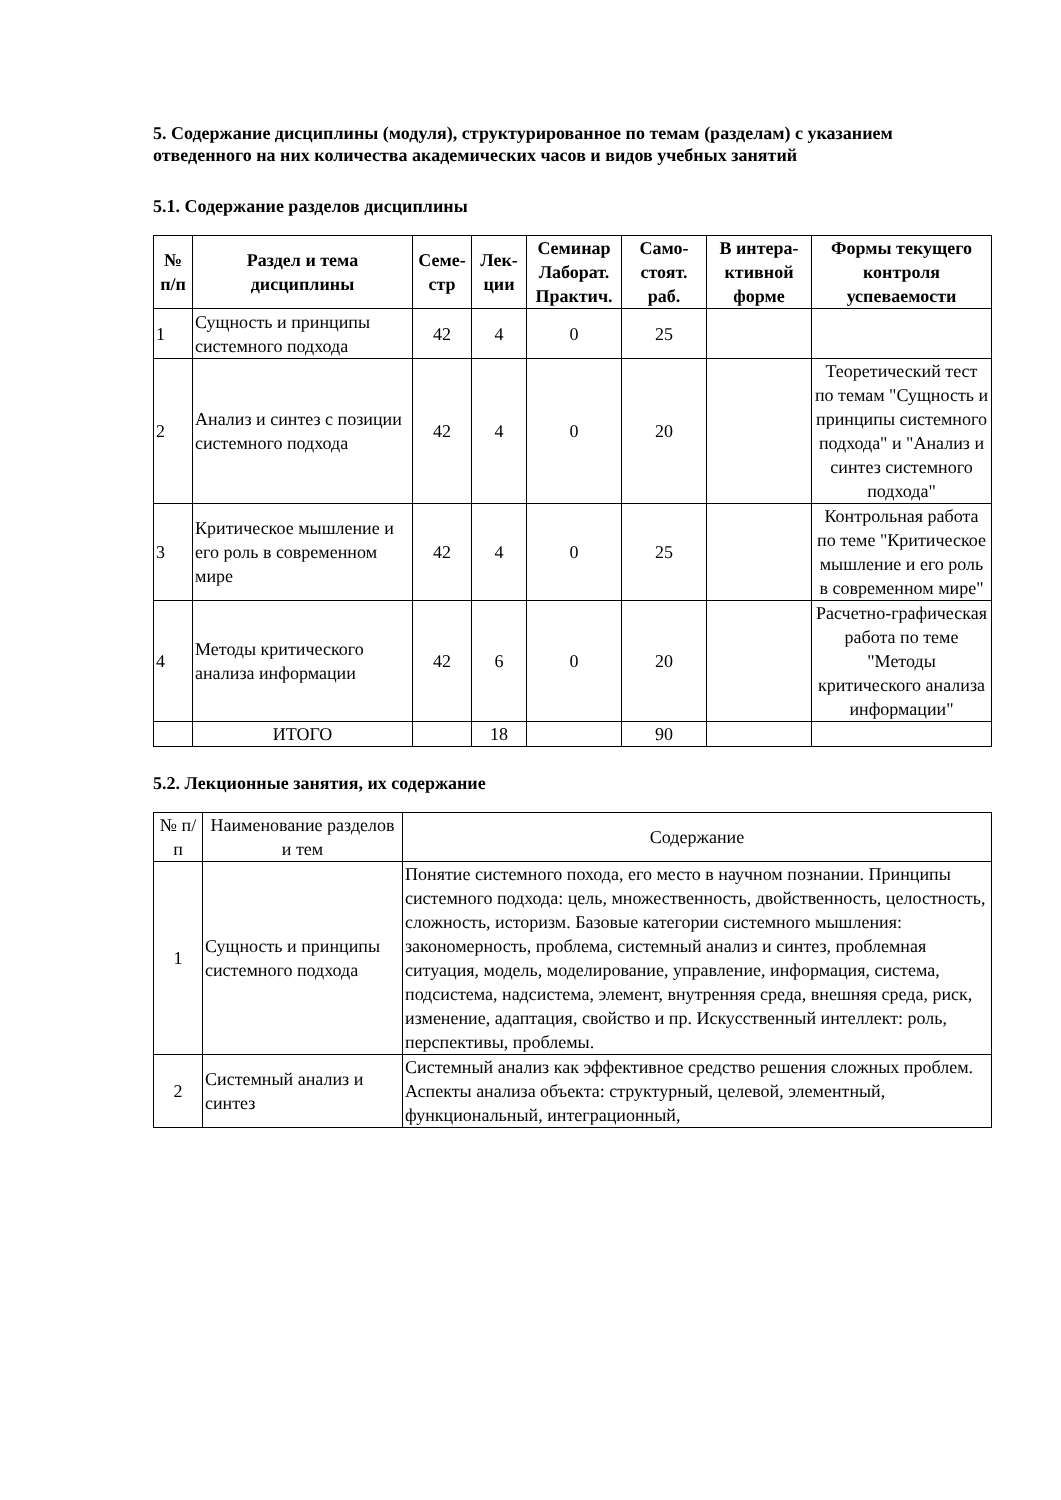5. Содержание дисциплины (модуля), структурированное по темам (разделам) с указанием отведенного на них количества академических часов и видов учебных занятий
5.1. Содержание разделов дисциплины
| № п/п | Раздел и тема дисциплины | Семе-стр | Лек-ции | Семинар Лаборат. Практич. | Само-стоят. раб. | В интера-ктивной форме | Формы текущего контроля успеваемости |
| --- | --- | --- | --- | --- | --- | --- | --- |
| 1 | Сущность и принципы системного подхода | 42 | 4 | 0 | 25 | | |
| 2 | Анализ и синтез с позиции системного подхода | 42 | 4 | 0 | 20 | | Теоретический тест по темам "Сущность и принципы системного подхода" и "Анализ и синтез системного подхода" |
| 3 | Критическое мышление и его роль в современном мире | 42 | 4 | 0 | 25 | | Контрольная работа по теме "Критическое мышление и его роль в современном мире" |
| 4 | Методы критического анализа информации | 42 | 6 | 0 | 20 | | Расчетно-графическая работа по теме "Методы критического анализа информации" |
| | ИТОГО | | 18 | | 90 | | |
5.2. Лекционные занятия, их содержание
| № п/п | Наименование разделов и тем | Содержание |
| --- | --- | --- |
| 1 | Сущность и принципы системного подхода | Понятие системного похода, его место в научном познании. Принципы системного подхода: цель, множественность, двойственность, целостность, сложность, историзм. Базовые категории системного мышления: закономерность, проблема, системный анализ и синтез, проблемная ситуация, модель, моделирование, управление, информация, система, подсистема, надсистема, элемент, внутренняя среда, внешняя среда, риск, изменение, адаптация, свойство и пр. Искусственный интеллект: роль, перспективы, проблемы. |
| 2 | Системный анализ и синтез | Системный анализ как эффективное средство решения сложных проблем. Аспекты анализа объекта: структурный, целевой, элементный, функциональный, интеграционный, |